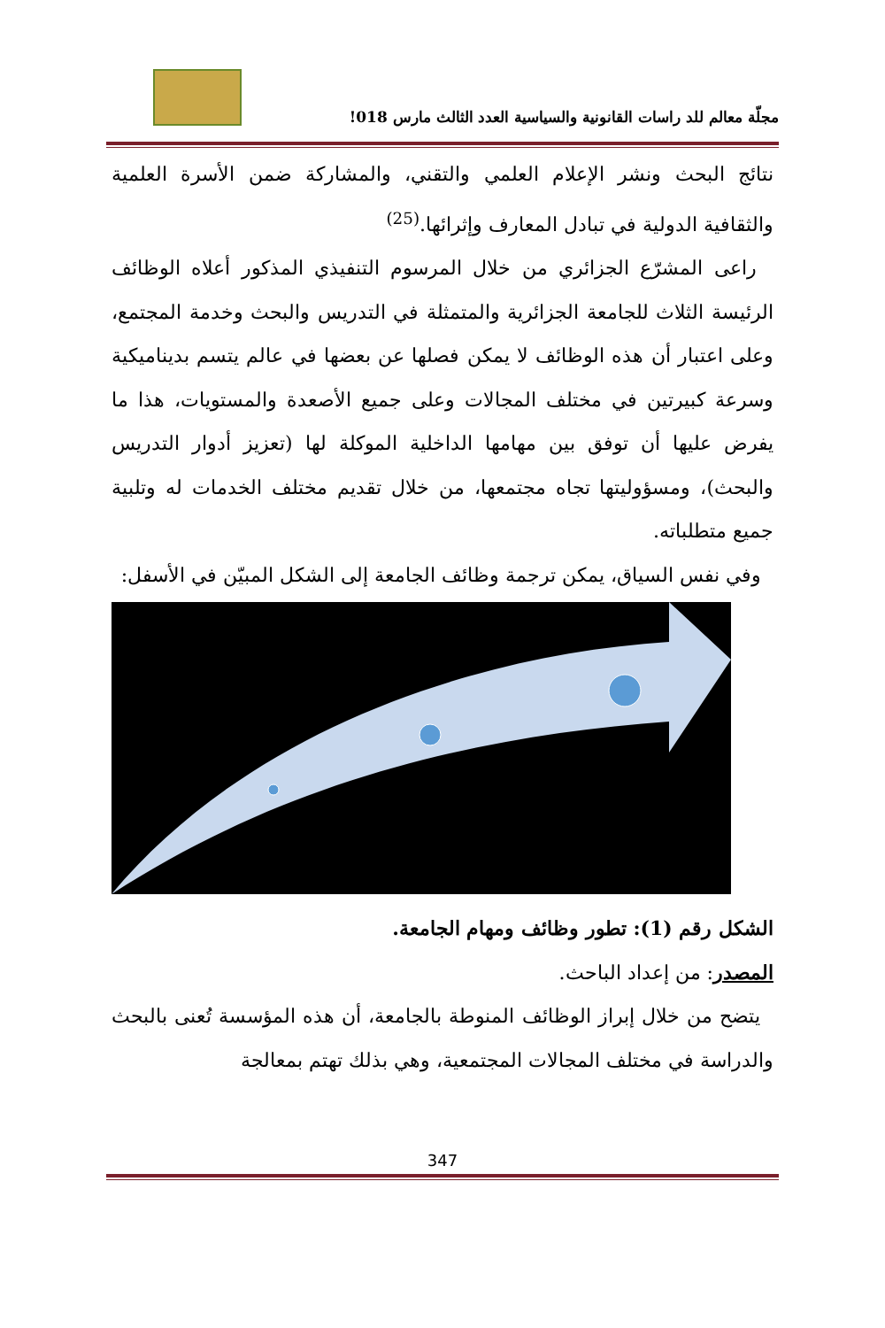مجلّة معالم للد راسات القانونية والسياسية العدد الثالث مارس 018!
نتائج البحث ونشر الإعلام العلمي والتقني، والمشاركة ضمن الأسرة العلمية والثقافية الدولية في تبادل المعارف وإثرائها.<sup>(25)</sup>
راعى المشرّع الجزائري من خلال المرسوم التنفيذي المذكور أعلاه الوظائف الرئيسة الثلاث للجامعة الجزائرية والمتمثلة في التدريس والبحث وخدمة المجتمع، وعلى اعتبار أن هذه الوظائف لا يمكن فصلها عن بعضها في عالم يتسم بديناميكية وسرعة كبيرتين في مختلف المجالات وعلى جميع الأصعدة والمستويات، هذا ما يفرض عليها أن توفق بين مهامها الداخلية الموكلة لها (تعزيز أدوار التدريس والبحث)، ومسؤوليتها تجاه مجتمعها، من خلال تقديم مختلف الخدمات له وتلبية جميع متطلباته.
وفي نفس السياق، يمكن ترجمة وظائف الجامعة إلى الشكل المبيّن في الأسفل:
الشكل رقم (1): تطور وظائف ومهام الجامعة.
المصدر: من إعداد الباحث.
يتضح من خلال إبراز الوظائف المنوطة بالجامعة، أن هذه المؤسسة تُعنى بالبحث والدراسة في مختلف المجالات المجتمعية، وهي بذلك تهتم بمعالجة
347